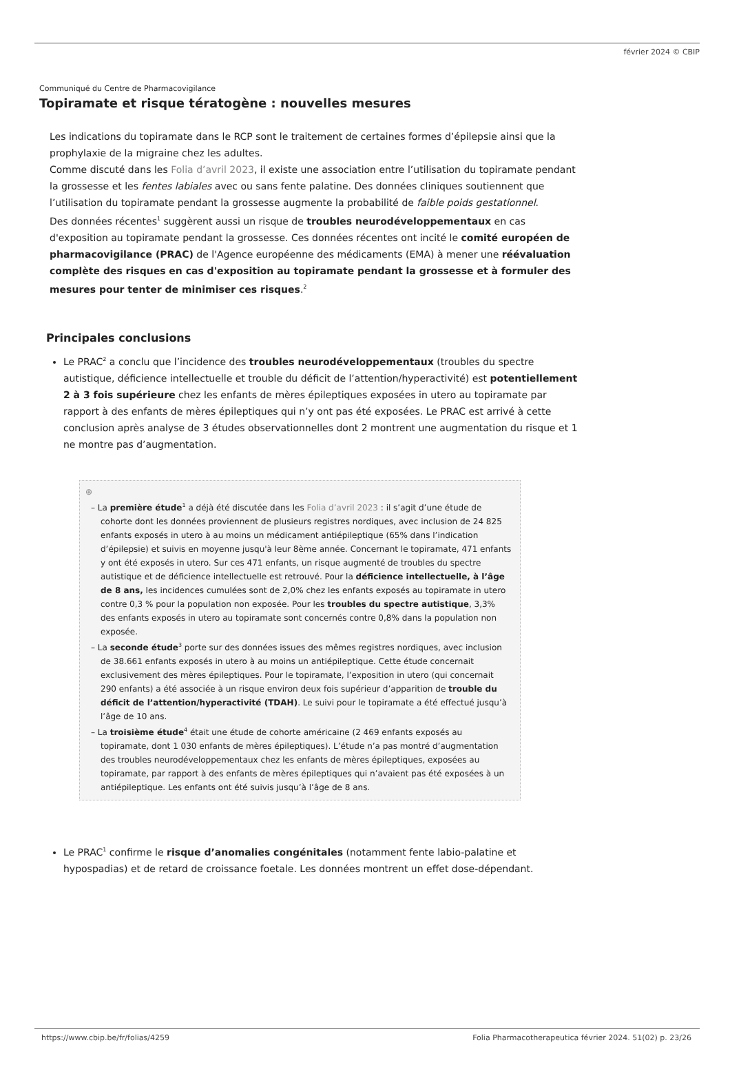février 2024 © CBIP
Communiqué du Centre de Pharmacovigilance
Topiramate et risque tératogène : nouvelles mesures
Les indications du topiramate dans le RCP sont le traitement de certaines formes d’épilepsie ainsi que la prophylaxie de la migraine chez les adultes.
Comme discuté dans les Folia d’avril 2023, il existe une association entre l’utilisation du topiramate pendant la grossesse et les fentes labiales avec ou sans fente palatine. Des données cliniques soutiennent que l’utilisation du topiramate pendant la grossesse augmente la probabilité de faible poids gestationnel.
Des données récentes<sup>1</sup> suggèrent aussi un risque de troubles neurodéveloppementaux en cas d'exposition au topiramate pendant la grossesse. Ces données récentes ont incité le comité européen de pharmacovigilance (PRAC) de l'Agence européenne des médicaments (EMA) à mener une réévaluation complète des risques en cas d'exposition au topiramate pendant la grossesse et à formuler des mesures pour tenter de minimiser ces risques.<sup>2</sup>
Principales conclusions
Le PRAC<sup>2</sup> a conclu que l’incidence des troubles neurodéveloppementaux (troubles du spectre autistique, déficience intellectuelle et trouble du déficit de l’attention/hyperactivité) est potentiellement 2 à 3 fois supérieure chez les enfants de mères épileptiques exposées in utero au topiramate par rapport à des enfants de mères épileptiques qui n’y ont pas été exposées. Le PRAC est arrivé à cette conclusion après analyse de 3 études observationnelles dont 2 montrent une augmentation du risque et 1 ne montre pas d’augmentation.
⊕
– La première étude<sup>1</sup> a déjà été discutée dans les Folia d’avril 2023 : il s’agit d’une étude de cohorte dont les données proviennent de plusieurs registres nordiques, avec inclusion de 24 825 enfants exposés in utero à au moins un médicament antiépileptique (65% dans l’indication d’épilepsie) et suivis en moyenne jusqu'à leur 8ème année. Concernant le topiramate, 471 enfants y ont été exposés in utero. Sur ces 471 enfants, un risque augmenté de troubles du spectre autistique et de déficience intellectuelle est retrouvé. Pour la déficience intellectuelle, à l’âge de 8 ans, les incidences cumulées sont de 2,0% chez les enfants exposés au topiramate in utero contre 0,3 % pour la population non exposée. Pour les troubles du spectre autistique, 3,3% des enfants exposés in utero au topiramate sont concernés contre 0,8% dans la population non exposée.
– La seconde étude<sup>3</sup> porte sur des données issues des mêmes registres nordiques, avec inclusion de 38.661 enfants exposés in utero à au moins un antiépileptique. Cette étude concernait exclusivement des mères épileptiques. Pour le topiramate, l’exposition in utero (qui concernait 290 enfants) a été associée à un risque environ deux fois supérieur d’apparition de trouble du déficit de l’attention/hyperactivité (TDAH). Le suivi pour le topiramate a été effectué jusqu’à l’âge de 10 ans.
– La troisième étude<sup>4</sup> était une étude de cohorte américaine (2 469 enfants exposés au topiramate, dont 1 030 enfants de mères épileptiques). L’étude n’a pas montré d’augmentation des troubles neurodéveloppementaux chez les enfants de mères épileptiques, exposées au topiramate, par rapport à des enfants de mères épileptiques qui n’avaient pas été exposées à un antiépileptique. Les enfants ont été suivis jusqu’à l’âge de 8 ans.
Le PRAC<sup>1</sup> confirme le risque d’anomalies congénitales (notamment fente labio-palatine et hypospadias) et de retard de croissance foetale. Les données montrent un effet dose-dépendant.
https://www.cbip.be/fr/folias/4259 Folia Pharmacotherapeutica février 2024. 51(02) p. 23/26